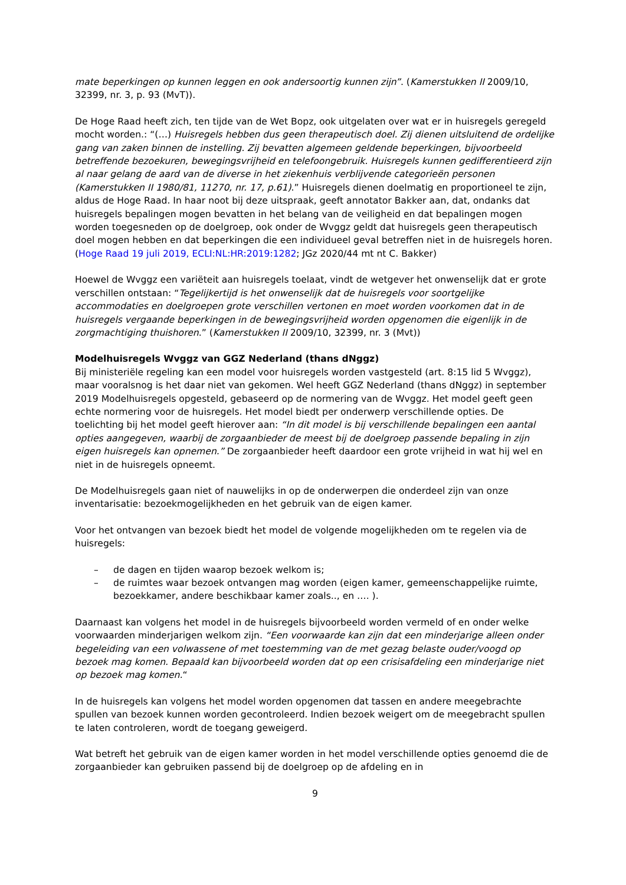mate beperkingen op kunnen leggen en ook andersoortig kunnen zijn”. (Kamerstukken II 2009/10, 32399, nr. 3, p. 93 (MvT)).
De Hoge Raad heeft zich, ten tijde van de Wet Bopz, ook uitgelaten over wat er in huisregels geregeld mocht worden.: “(…) Huisregels hebben dus geen therapeutisch doel. Zij dienen uitsluitend de ordelijke gang van zaken binnen de instelling. Zij bevatten algemeen geldende beperkingen, bijvoorbeeld betreffende bezoekuren, bewegingsvrijheid en telefoongebruik. Huisregels kunnen gedifferentieerd zijn al naar gelang de aard van de diverse in het ziekenhuis verblijvende categorieën personen (Kamerstukken II 1980/81, 11270, nr. 17, p.61).” Huisregels dienen doelmatig en proportioneel te zijn, aldus de Hoge Raad. In haar noot bij deze uitspraak, geeft annotator Bakker aan, dat, ondanks dat huisregels bepalingen mogen bevatten in het belang van de veiligheid en dat bepalingen mogen worden toegesneden op de doelgroep, ook onder de Wvggz geldt dat huisregels geen therapeutisch doel mogen hebben en dat beperkingen die een individueel geval betreffen niet in de huisregels horen. (Hoge Raad 19 juli 2019, ECLI:NL:HR:2019:1282; JGz 2020/44 mt nt C. Bakker)
Hoewel de Wvggz een variëteit aan huisregels toelaat, vindt de wetgever het onwenselijk dat er grote verschillen ontstaan: “Tegelijkertijd is het onwenselijk dat de huisregels voor soortgelijke accommodaties en doelgroepen grote verschillen vertonen en moet worden voorkomen dat in de huisregels vergaande beperkingen in de bewegingsvrijheid worden opgenomen die eigenlijk in de zorgmachtiging thuishoren.” (Kamerstukken II 2009/10, 32399, nr. 3 (Mvt))
Modelhuisregels Wvggz van GGZ Nederland (thans dNggz)
Bij ministeriële regeling kan een model voor huisregels worden vastgesteld (art. 8:15 lid 5 Wvggz), maar vooralsnog is het daar niet van gekomen. Wel heeft GGZ Nederland (thans dNggz) in september 2019 Modelhuisregels opgesteld, gebaseerd op de normering van de Wvggz. Het model geeft geen echte normering voor de huisregels. Het model biedt per onderwerp verschillende opties. De toelichting bij het model geeft hierover aan: “In dit model is bij verschillende bepalingen een aantal opties aangegeven, waarbij de zorgaanbieder de meest bij de doelgroep passende bepaling in zijn eigen huisregels kan opnemen.” De zorgaanbieder heeft daardoor een grote vrijheid in wat hij wel en niet in de huisregels opneemt.
De Modelhuisregels gaan niet of nauwelijks in op de onderwerpen die onderdeel zijn van onze inventarisatie: bezoekmogelijkheden en het gebruik van de eigen kamer.
Voor het ontvangen van bezoek biedt het model de volgende mogelijkheden om te regelen via de huisregels:
– de dagen en tijden waarop bezoek welkom is;
– de ruimtes waar bezoek ontvangen mag worden (eigen kamer, gemeenschappelijke ruimte, bezoekkamer, andere beschikbaar kamer zoals.., en …. ).
Daarnaast kan volgens het model in de huisregels bijvoorbeeld worden vermeld of en onder welke voorwaarden minderjarigen welkom zijn. “Een voorwaarde kan zijn dat een minderjarige alleen onder begeleiding van een volwassene of met toestemming van de met gezag belaste ouder/voogd op bezoek mag komen. Bepaald kan bijvoorbeeld worden dat op een crisisafdeling een minderjarige niet op bezoek mag komen.“
In de huisregels kan volgens het model worden opgenomen dat tassen en andere meegebrachte spullen van bezoek kunnen worden gecontroleerd. Indien bezoek weigert om de meegebracht spullen te laten controleren, wordt de toegang geweigerd.
Wat betreft het gebruik van de eigen kamer worden in het model verschillende opties genoemd die de zorgaanbieder kan gebruiken passend bij de doelgroep op de afdeling en in
9